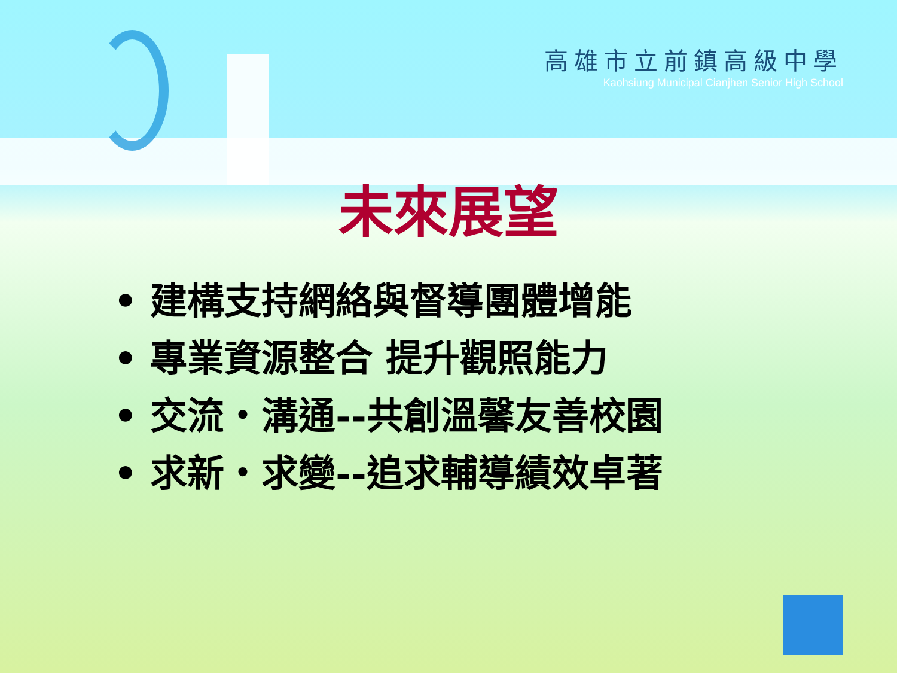高雄市立前鎮高級中學
Kaohsiung Municipal Cianjhen Senior High School
未來展望
• 建構支持網絡與督導團體增能
• 專業資源整合 提升觀照能力
• 交流‧溝通--共創溫馨友善校園
• 求新‧求變--追求輔導績效卓著